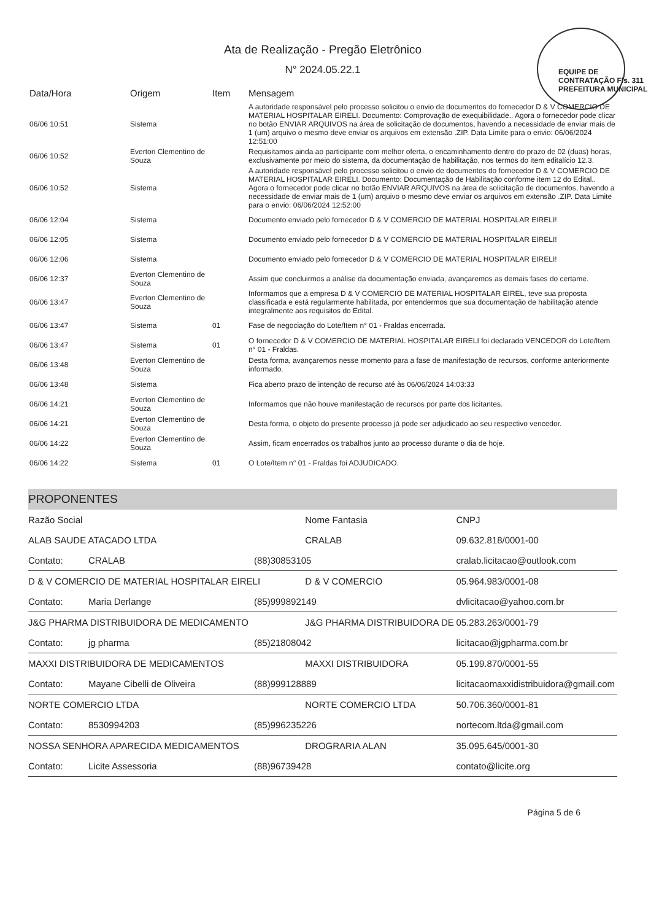Ata de Realização - Pregão Eletrônico
N° 2024.05.22.1
EQUIPE DE CONTRATAÇÃO Fls. 311 PREFEITURA MUNICIPAL
| Data/Hora | Origem | Item | Mensagem |
| --- | --- | --- | --- |
| 06/06 10:51 | Sistema | | A autoridade responsável pelo processo solicitou o envio de documentos do fornecedor D & V COMERCIO DE MATERIAL HOSPITALAR EIRELI. Documento: Comprovação de exequibilidade.. Agora o fornecedor pode clicar no botão ENVIAR ARQUIVOS na área de solicitação de documentos, havendo a necessidade de enviar mais de 1 (um) arquivo o mesmo deve enviar os arquivos em extensão .ZIP. Data Limite para o envio: 06/06/2024 12:51:00 |
| 06/06 10:52 | Everton Clementino de Souza | | Requisitamos ainda ao participante com melhor oferta, o encaminhamento dentro do prazo de 02 (duas) horas, exclusivamente por meio do sistema, da documentação de habilitação, nos termos do item editalício 12.3. |
| 06/06 10:52 | Sistema | | A autoridade responsável pelo processo solicitou o envio de documentos do fornecedor D & V COMERCIO DE MATERIAL HOSPITALAR EIRELI. Documento: Documentação de Habilitação conforme item 12 do Edital.. Agora o fornecedor pode clicar no botão ENVIAR ARQUIVOS na área de solicitação de documentos, havendo a necessidade de enviar mais de 1 (um) arquivo o mesmo deve enviar os arquivos em extensão .ZIP. Data Limite para o envio: 06/06/2024 12:52:00 |
| 06/06 12:04 | Sistema | | Documento enviado pelo fornecedor D & V COMERCIO DE MATERIAL HOSPITALAR EIRELI! |
| 06/06 12:05 | Sistema | | Documento enviado pelo fornecedor D & V COMERCIO DE MATERIAL HOSPITALAR EIRELI! |
| 06/06 12:06 | Sistema | | Documento enviado pelo fornecedor D & V COMERCIO DE MATERIAL HOSPITALAR EIRELI! |
| 06/06 12:37 | Everton Clementino de Souza | | Assim que concluirmos a análise da documentação enviada, avançaremos as demais fases do certame. |
| 06/06 13:47 | Everton Clementino de Souza | | Informamos que a empresa D & V COMERCIO DE MATERIAL HOSPITALAR EIREL, teve sua proposta classificada e está regularmente habilitada, por entendermos que sua documentação de habilitação atende integralmente aos requisitos do Edital. |
| 06/06 13:47 | Sistema | 01 | Fase de negociação do Lote/Item n° 01 - Fraldas encerrada. |
| 06/06 13:47 | Sistema | 01 | O fornecedor D & V COMERCIO DE MATERIAL HOSPITALAR EIRELI foi declarado VENCEDOR do Lote/Item n° 01 - Fraldas. |
| 06/06 13:48 | Everton Clementino de Souza | | Desta forma, avançaremos nesse momento para a fase de manifestação de recursos, conforme anteriormente informado. |
| 06/06 13:48 | Sistema | | Fica aberto prazo de intenção de recurso até às 06/06/2024 14:03:33 |
| 06/06 14:21 | Everton Clementino de Souza | | Informamos que não houve manifestação de recursos por parte dos licitantes. |
| 06/06 14:21 | Everton Clementino de Souza | | Desta forma, o objeto do presente processo já pode ser adjudicado ao seu respectivo vencedor. |
| 06/06 14:22 | Everton Clementino de Souza | | Assim, ficam encerrados os trabalhos junto ao processo durante o dia de hoje. |
| 06/06 14:22 | Sistema | 01 | O Lote/Item n° 01 - Fraldas foi ADJUDICADO. |
PROPONENTES
| Razão Social | | | Nome Fantasia | | CNPJ |
| ALAB SAUDE ATACADO LTDA | | | CRALAB | | 09.632.818/0001-00 |
| Contato: | CRALAB | (88)30853105 | | cralab.licitacao@outlook.com | |
| D & V COMERCIO DE MATERIAL HOSPITALAR EIRELI | | | D & V COMERCIO | | 05.964.983/0001-08 |
| Contato: | Maria Derlange | (85)999892149 | | dvlicitacao@yahoo.com.br | |
| J&G PHARMA DISTRIBUIDORA DE MEDICAMENTO | | | J&G PHARMA DISTRIBUIDORA DE | | 05.283.263/0001-79 |
| Contato: | jg pharma | (85)21808042 | | licitacao@jgpharma.com.br | |
| MAXXI DISTRIBUIDORA DE MEDICAMENTOS | | | MAXXI DISTRIBUIDORA | | 05.199.870/0001-55 |
| Contato: | Mayane Cibelli de Oliveira | (88)999128889 | | licitacaomaxxidistribuidora@gmail.com | |
| NORTE COMERCIO LTDA | | | NORTE COMERCIO LTDA | | 50.706.360/0001-81 |
| Contato: | 8530994203 | (85)996235226 | | nortecom.ltda@gmail.com | |
| NOSSA SENHORA APARECIDA MEDICAMENTOS | | | DROGRARIA ALAN | | 35.095.645/0001-30 |
| Contato: | Licite Assessoria | (88)96739428 | | contato@licite.org | |
Página 5 de 6